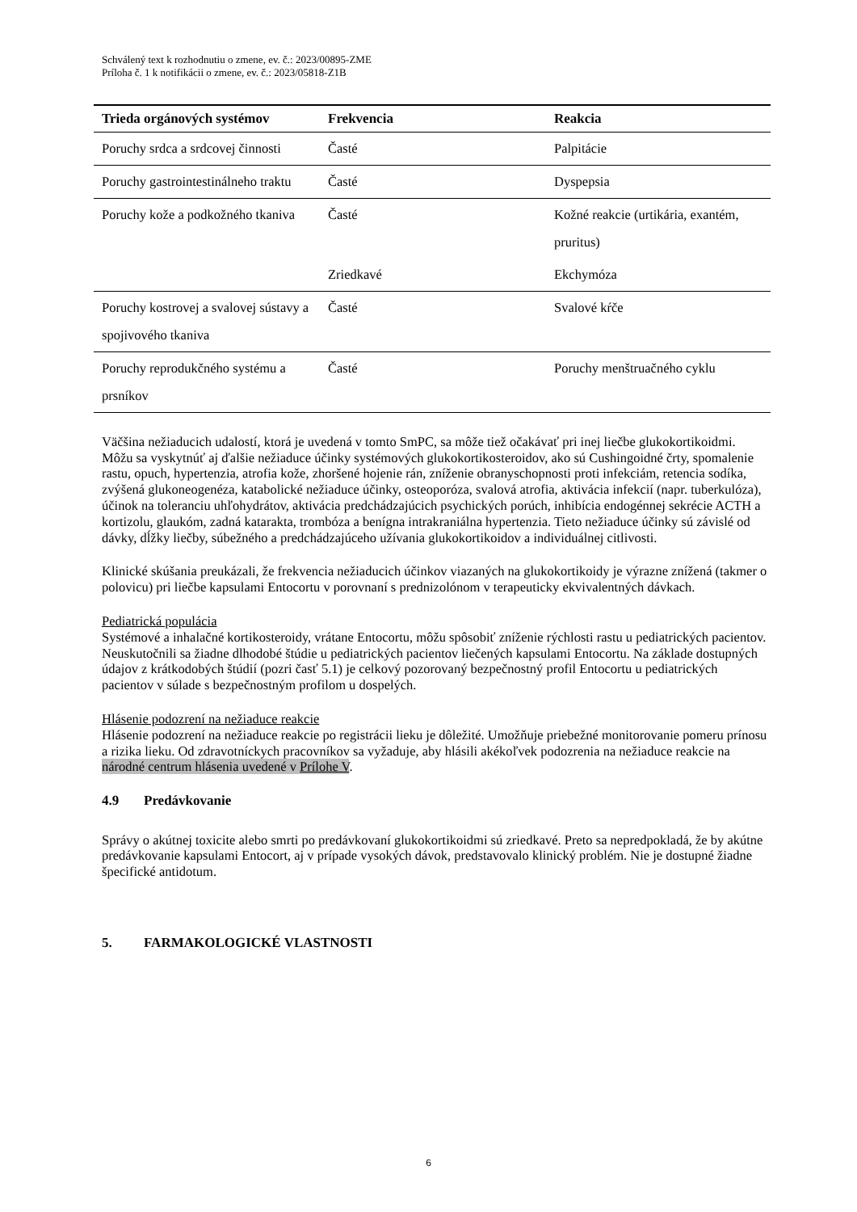Schválený text k rozhodnutiu o zmene, ev. č.: 2023/00895-ZME
Príloha č. 1 k notifikácii o zmene, ev. č.: 2023/05818-Z1B
| Trieda orgánových systémov | Frekvencia | Reakcia |
| --- | --- | --- |
| Poruchy srdca a srdcovej činnosti | Časté | Palpitácie |
| Poruchy gastrointestinálneho traktu | Časté | Dyspepsia |
| Poruchy kože a podkožného tkaniva | Časté | Kožné reakcie (urtikária, exantém, pruritus) |
| | Zriedkavé | Ekchymóza |
| Poruchy kostrovej a svalovej sústavy a spojivového tkaniva | Časté | Svalové kŕče |
| Poruchy reprodukčného systému a prsníkov | Časté | Poruchy menštruačného cyklu |
Väčšina nežiaducich udalostí, ktorá je uvedená v tomto SmPC, sa môže tiež očakávať pri inej liečbe glukokortikoidmi.
Môžu sa vyskytnúť aj ďalšie nežiaduce účinky systémových glukokortikosteroidov, ako sú Cushingoidné črty, spomalenie rastu, opuch, hypertenzia, atrofia kože, zhoršené hojenie rán, zníženie obranyschopnosti proti infekciám, retencia sodíka, zvýšená glukoneogenéza, katabolické nežiaduce účinky, osteoporóza, svalová atrofia, aktivácia infekcií (napr. tuberkulóza), účinok na toleranciu uhľohydrátov, aktivácia predchádzajúcich psychických porúch, inhibícia endogénnej sekrécie ACTH a kortizolu, glaukóm, zadná katarakta, trombóza a benígna intrakraniálna hypertenzia. Tieto nežiaduce účinky sú závislé od dávky, dĺžky liečby, súbežného a predchádzajúceho užívania glukokortikoidov a individuálnej citlivosti.
Klinické skúšania preukázali, že frekvencia nežiaducich účinkov viazaných na glukokortikoidy je výrazne znížená (takmer o polovicu) pri liečbe kapsulami Entocortu v porovnaní s prednizolónom v terapeuticky ekvivalentných dávkach.
Pediatrická populácia
Systémové a inhalačné kortikosteroidy, vrátane Entocortu, môžu spôsobiť zníženie rýchlosti rastu u pediatrických pacientov. Neuskutočnili sa žiadne dlhodobé štúdie u pediatrických pacientov liečených kapsulami Entocortu. Na základe dostupných údajov z krátkodobých štúdií (pozri časť 5.1) je celkový pozorovaný bezpečnostný profil Entocortu u pediatrických pacientov v súlade s bezpečnostným profilom u dospelých.
Hlásenie podozrení na nežiaduce reakcie
Hlásenie podozrení na nežiaduce reakcie po registrácii lieku je dôležité. Umožňuje priebežné monitorovanie pomeru prínosu a rizika lieku. Od zdravotníckych pracovníkov sa vyžaduje, aby hlásili akékoľvek podozrenia na nežiaduce reakcie na národné centrum hlásenia uvedené v Prílohe V.
4.9 Predávkovanie
Správy o akútnej toxicite alebo smrti po predávkovaní glukokortikoidmi sú zriedkavé. Preto sa nepredpokladá, že by akútne predávkovanie kapsulami Entocort, aj v prípade vysokých dávok, predstavovalo klinický problém. Nie je dostupné žiadne špecifické antidotum.
5. FARMAKOLOGICKÉ VLASTNOSTI
6